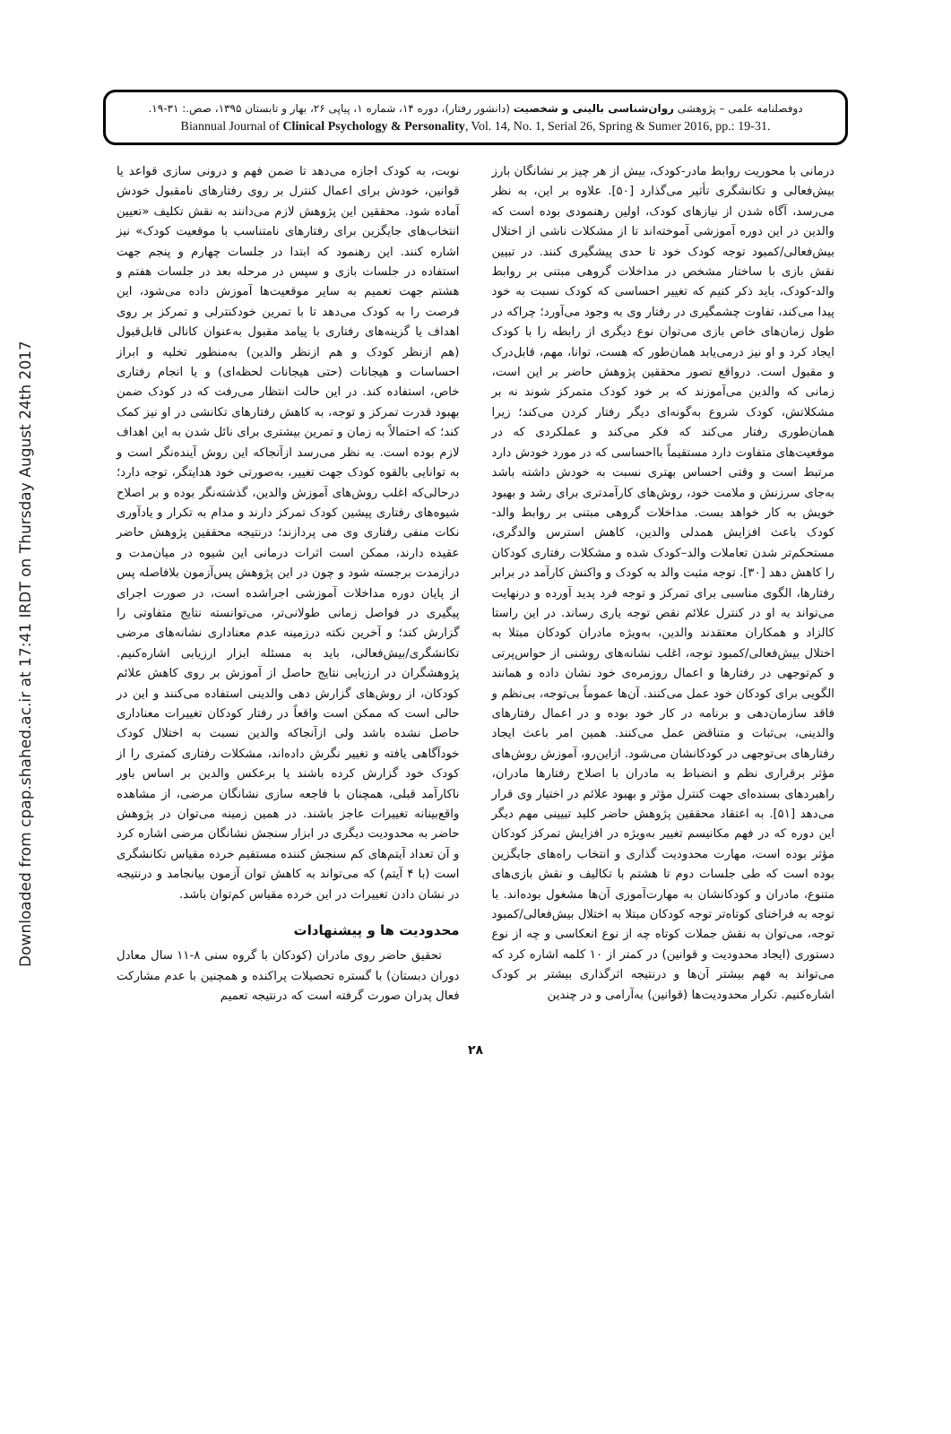Downloaded from cpap.shahed.ac.ir at 17:41 IRDT on Thursday August 24th 2017
دوفصلنامه علمی – پژوهشی روان‌شناسی بالینی و شخصیت (دانشور رفتار)، دوره ۱۴، شماره ۱، پیاپی ۲۶، بهار و تابستان ۱۳۹۵، صص.: ۳۱-۱۹.
Biannual Journal of Clinical Psychology & Personality, Vol. 14, No. 1, Serial 26, Spring & Sumer 2016, pp.: 19-31.
درمانی با محوریت روابط مادر-کودک، بیش از هر چیز بر نشانگان بارز بیش‌فعالی و تکانشگری تأثیر می‌گذارد [۵۰]. علاوه بر این، به نظر می‌رسد، آگاه شدن از نیازهای کودک، اولین رهنمودی بوده است که والدین در این دوره آموزشی آموخته‌اند تا از مشکلات ناشی از اختلال بیش‌فعالی/کمبود توجه کودک خود تا حدی پیشگیری کنند. در تبیین نقش بازی با ساختار مشخص در مداخلات گروهی مبتنی بر روابط والد-کودک، باید ذکر کنیم که تغییر احساسی که کودک نسبت به خود پیدا می‌کند، تفاوت چشمگیری در رفتار وی به وجود می‌آورد؛ چراکه در طول زمان‌های خاص بازی می‌توان نوع دیگری از رابطه را با کودک ایجاد کرد و او نیز درمی‌یابد همان‌طور که هست، توانا، مهم، قابل‌درک و مقبول است. درواقع تصور محققین پژوهش حاضر بر این است، زمانی که والدین می‌آموزند که بر خود کودک متمرکز شوند نه بر مشکلاتش، کودک شروع به‌گونه‌ای دیگر رفتار کردن می‌کند؛ زیرا همان‌طوری رفتار می‌کند که فکر می‌کند و عملکردی که در موقعیت‌های متفاوت دارد مستقیماً بااحساسی که در مورد خودش دارد مرتبط است و وقتی احساس بهتری نسبت به خودش داشته باشد به‌جای سرزنش و ملامت خود، روش‌های کارآمدتری برای رشد و بهبود خویش به کار خواهد بست. مداخلات گروهی مبتنی بر روابط والد-کودک باعث افزایش همدلی والدین، کاهش استرس والدگری، مستحکم‌تر شدن تعاملات والد–کودک شده و مشکلات رفتاری کودکان را کاهش دهد [۳۰]. توجه مثبت والد به کودک و واکنش کارآمد در برابر رفتارها، الگوی مناسبی برای تمرکز و توجه فرد پدید آورده و درنهایت می‌تواند به او در کنترل علائم نقص توجه یاری رساند. در این راستا کالزاد و همکاران معتقدند والدین، به‌ویژه مادران کودکان مبتلا به اختلال بیش‌فعالی/کمبود توجه، اغلب نشانه‌های روشنی از حواس‌پرتی و کم‌توجهی در رفتارها و اعمال روزمره‌ی خود نشان داده و همانند الگویی برای کودکان خود عمل می‌کنند. آن‌ها عموماً بی‌توجه، بی‌نظم و فاقد سازمان‌دهی و برنامه در کار خود بوده و در اعمال رفتارهای والدینی، بی‌ثبات و متناقض عمل می‌کنند. همین امر باعث ایجاد رفتارهای بی‌توجهی در کودکانشان می‌شود. ازاین‌رو، آموزش روش‌های مؤثر برقراری نظم و انضباط به مادران با اصلاح رفتارها مادران، راهبردهای بسنده‌ای جهت کنترل مؤثر و بهبود علائم در اختیار وی قرار می‌دهد [۵۱]. به اعتقاد محققین پژوهش حاضر کلید تبیینی مهم دیگر این دوره که در فهم مکانیسم تغییر به‌ویژه در افزایش تمرکز کودکان مؤثر بوده است، مهارت محدودیت گذاری و انتخاب راه‌های جایگزین بوده است که طی جلسات دوم تا هشتم با تکالیف و نقش بازی‌های متنوع، مادران و کودکانشان به مهارت‌آموزی آن‌ها مشغول بوده‌اند. با توجه به فراخنای کوتاه‌تر توجه کودکان مبتلا به اختلال بیش‌فعالی/کمبود توجه، می‌توان به نقش جملات کوتاه چه از نوع انعکاسی و چه از نوع دستوری (ایجاد محدودیت و قوانین) در کمتر از ۱۰ کلمه اشاره کرد که می‌تواند به فهم بیشتر آن‌ها و درنتیجه اثرگذاری بیشتر بر کودک اشاره‌کنیم. تکرار محدودیت‌ها (قوانین) به‌آرامی و در چندین
نوبت، به کودک اجازه می‌دهد تا ضمن فهم و درونی سازی قواعد یا قوانین، خودش برای اعمال کنترل بر روی رفتارهای نامقبول خودش آماده شود. محققین این پژوهش لازم می‌دانند به نقش تکلیف «تعیین انتخاب‌های جایگزین برای رفتارهای نامتناسب با موقعیت کودک» نیز اشاره کنند. این رهنمود که ابتدا در جلسات چهارم و پنجم جهت استفاده در جلسات بازی و سپس در مرحله بعد در جلسات هفتم و هشتم جهت تعمیم به سایر موقعیت‌ها آموزش داده می‌شود، این فرصت را به کودک می‌دهد تا با تمرین خودکنترلی و تمرکز بر روی اهداف یا گزینه‌های رفتاری با پیامد مقبول به‌عنوان کانالی قابل‌قبول (هم ازنظر کودک و هم ازنظر والدین) به‌منظور تخلیه و ابراز احساسات و هیجانات (حتی هیجانات لحظه‌ای) و یا انجام رفتاری خاص، استفاده کند. در این حالت انتظار می‌رفت که در کودک ضمن بهبود قدرت تمرکز و توجه، به کاهش رفتارهای تکانشی در او نیز کمک کند؛ که احتمالاً به زمان و تمرین بیشتری برای نائل شدن به این اهداف لازم بوده است. به نظر می‌رسد ازآنجاکه این روش آینده‌نگر است و به توانایی بالقوه کودک جهت تغییر، به‌صورتی خود هدایتگر، توجه دارد؛ درحالی‌که اغلب روش‌های آموزش والدین، گذشته‌نگر بوده و بر اصلاح شیوه‌های رفتاری پیشین کودک تمرکز دارند و مدام به تکرار و یادآوری نکات منفی رفتاری وی می پردازند؛ درنتیجه محققین پژوهش حاضر عقیده دارند، ممکن است اثرات درمانی این شیوه در میان‌مدت و درازمدت برجسته شود و چون در این پژوهش پس‌آزمون بلافاصله پس از پایان دوره مداخلات آموزشی اجراشده است، در صورت اجرای پیگیری در فواصل زمانی طولانی‌تر، می‌توانسته نتایج متفاوتی را گزارش کند؛ و آخرین نکته درزمینه عدم معناداری نشانه‌های مرضی تکانشگری/بیش‌فعالی، باید به مسئله ابزار ارزیابی اشاره‌کنیم. پژوهشگران در ارزیابی نتایج حاصل از آموزش بر روی کاهش علائم کودکان، از روش‌های گزارش دهی والدینی استفاده می‌کنند و این در حالی است که ممکن است واقعاً در رفتار کودکان تغییرات معناداری حاصل نشده باشد ولی ازآنجاکه والدین نسبت به اختلال کودک خودآگاهی یافته و تغییر نگرش داده‌اند، مشکلات رفتاری کمتری را از کودک خود گزارش کرده باشند یا برعکس والدین بر اساس باور ناکارآمد قبلی، همچنان با فاجعه سازی نشانگان مرضی، از مشاهده واقع‌بینانه تغییرات عاجز باشند. در همین زمینه می‌توان در پژوهش حاضر به محدودیت دیگری در ابزار سنجش نشانگان مرضی اشاره کرد و آن تعداد آیتم‌های کم سنجش کننده مستقیم خرده مقیاس تکانشگری است (با ۴ آیتم) که می‌تواند به کاهش توان آزمون بیانجامد و درنتیجه در نشان دادن تغییرات در این خرده مقیاس کم‌توان باشد.
محدودیت ها و پیشنهادات
تحقیق حاضر روی مادران (کودکان با گروه سنی ۸-۱۱ سال معادل دوران دبستان) با گستره تحصیلات پراکنده و همچنین با عدم مشارکت فعال پدران صورت گرفته است که درنتیجه تعمیم
۲۸